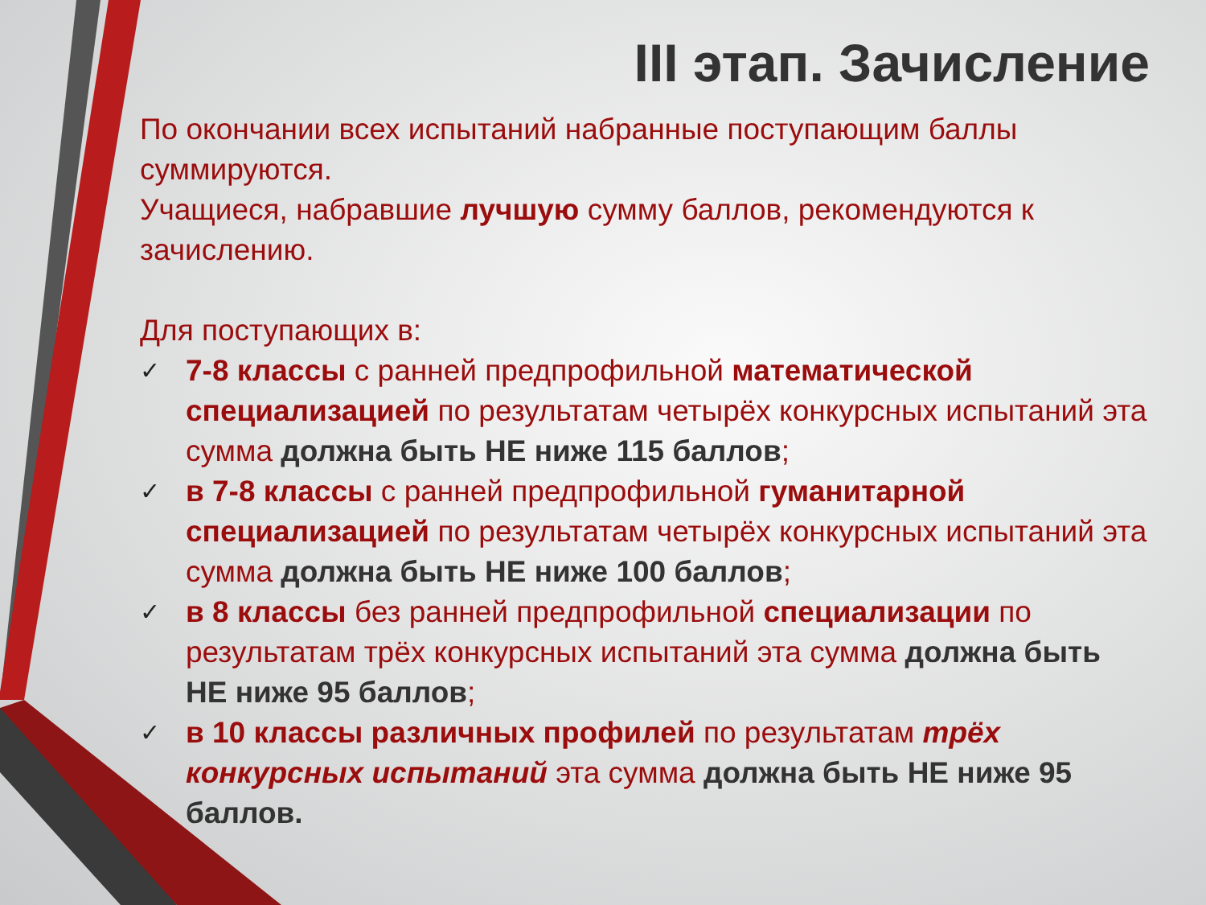III этап. Зачисление
По окончании всех испытаний набранные поступающим баллы суммируются.
Учащиеся, набравшие лучшую сумму баллов, рекомендуются к зачислению.
Для поступающих в:
✓ 7-8 классы с ранней предпрофильной математической специализацией по результатам четырёх конкурсных испытаний эта сумма должна быть НЕ ниже 115 баллов;
✓ в 7-8 классы с ранней предпрофильной гуманитарной специализацией по результатам четырёх конкурсных испытаний эта сумма должна быть НЕ ниже 100 баллов;
✓ в 8 классы без ранней предпрофильной специализации по результатам трёх конкурсных испытаний эта сумма должна быть НЕ ниже 95 баллов;
✓ в 10 классы различных профилей по результатам трёх конкурсных испытаний эта сумма должна быть НЕ ниже 95 баллов.